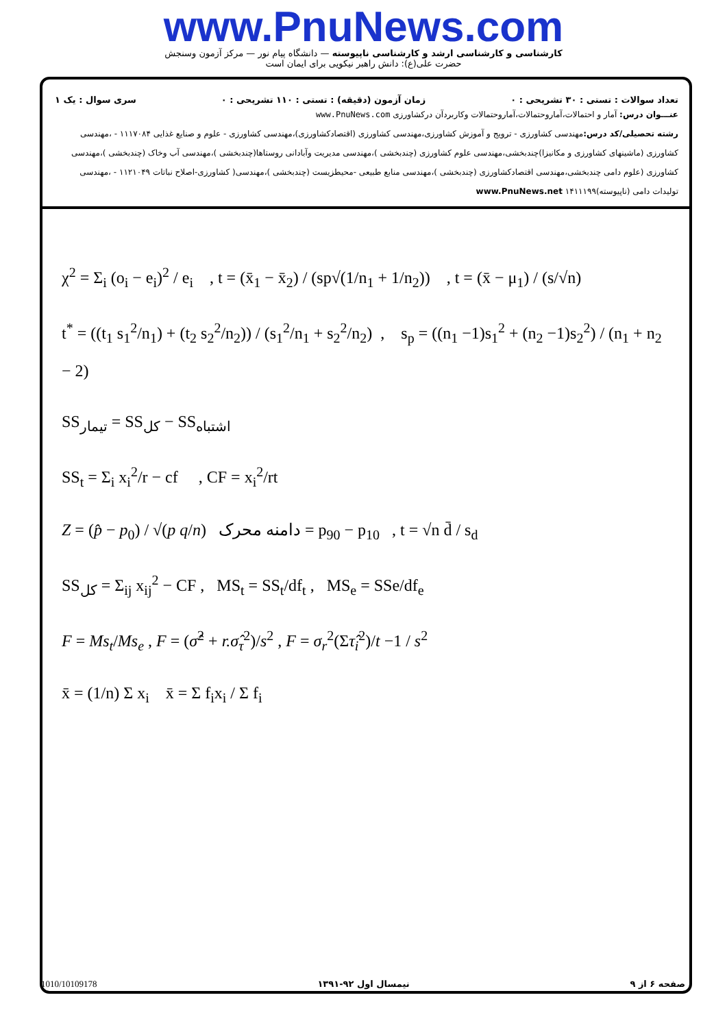www.PnuNews.com
کارشناسی و کارشناسی ارشد و کارشناسی ناپیوسته — دانشگاه پیام نور — مرکز آزمون وسنجش
حضرت علی(ع): دانش راهبر نیکویی برای ایمان است
تعداد سوالات : تستی : ۳۰ تشریحی : ۰ زمان آزمون (دقیقه) : تستی : ۱۱۰ تشریحی : ۰ سری سوال : یک ۱
عنـــوان درس: آمار و احتمالات،آماروحتمالات،آماروحتمالات وکاربردآن درکشاورزی www.PnuNews.com
رشته تحصیلی/کد درس: مهندسی کشاورزی - ترویج و آموزش کشاورزی،مهندسی کشاورزی (اقتصادکشاورزی)،مهندسی کشاورزی - علوم و صنایع غذایی ۱۱۱۷۰۸۴ - ،مهندسی کشاورزی (ماشینهای کشاورزی و مکانیزا)چندبخشی،مهندسی علوم کشاورزی (چندبخشی )،مهندسی مدیریت وآبادانی روستاها(چندبخشی )،مهندسی آب وخاک (چندبخشی )،مهندسی کشاورزی (علوم دامی چندبخشی،مهندسی اقتصادکشاورزی (چندبخشی )،مهندسی منابع طبیعی -محیطزیست (چندبخشی )،مهندسی( کشاورزی-اصلاح نباتات ۱۱۲۱۰۴۹ - ،مهندسی تولیدات دامی (ناپیوسته)۱۴۱۱۱۹۹ www.PnuNews.net
χ<sup>2</sup> = Σ<sub>i</sub> (o<sub>i</sub> − e<sub>i</sub>)<sup>2</sup> / e<sub>i</sub> , t = (x̄<sub>1</sub> − x̄<sub>2</sub>) / (sp√(1/n<sub>1</sub> + 1/n<sub>2</sub>)) , t = (x̄ − μ<sub>1</sub>) / (s/√n)
t<sup>*</sup> = ((t<sub>1</sub> s<sub>1</sub><sup>2</sup>/n<sub>1</sub>) + (t<sub>2</sub> s<sub>2</sub><sup>2</sup>/n<sub>2</sub>)) / (s<sub>1</sub><sup>2</sup>/n<sub>1</sub> + s<sub>2</sub><sup>2</sup>/n<sub>2</sub>) , s<sub>p</sub> = ((n<sub>1</sub> −1)s<sub>1</sub><sup>2</sup> + (n<sub>2</sub> −1)s<sub>2</sub><sup>2</sup>) / (n<sub>1</sub> + n<sub>2</sub> − 2)
SS<sub>تیمار</sub> = SS<sub>کل</sub> − SS<sub>اشتباه</sub>
SS<sub>t</sub> = Σ<sub>i</sub> x<sub>i</sub><sup>2</sup>/r − cf , CF = x<sub>i</sub><sup>2</sup>/rt
Z = (p̂ − p<sub>0</sub>) / √(p q/n) دامنه محرک = p<sub>90</sub> − p<sub>10</sub> , t = √n d̄ / s<sub>d</sub>
SS<sub>کل</sub> = Σ<sub>ij</sub> x<sub>ij</sub><sup>2</sup> − CF , MS<sub>t</sub> = SS<sub>t</sub>/df<sub>t</sub> , MS<sub>e</sub> = SSe/df<sub>e</sub>
F = Ms<sub>t</sub>/Ms<sub>e</sub> , F = (σ̂<sup>2</sup> + r.σ̂<sub>τ</sub><sup>2</sup>)/s<sup>2</sup> , F = σ<sub>r</sub><sup>2</sup>(Στ̂<sub>i</sub><sup>2</sup>)/t −1 / s<sup>2</sup>
x̄ = (1/n) Σ x<sub>i</sub> x̄ = Σ f<sub>i</sub>x<sub>i</sub> / Σ f<sub>i</sub>
1010/10109178 نیمسال اول ۹۲-۱۳۹۱ صفحه ۶ از ۹